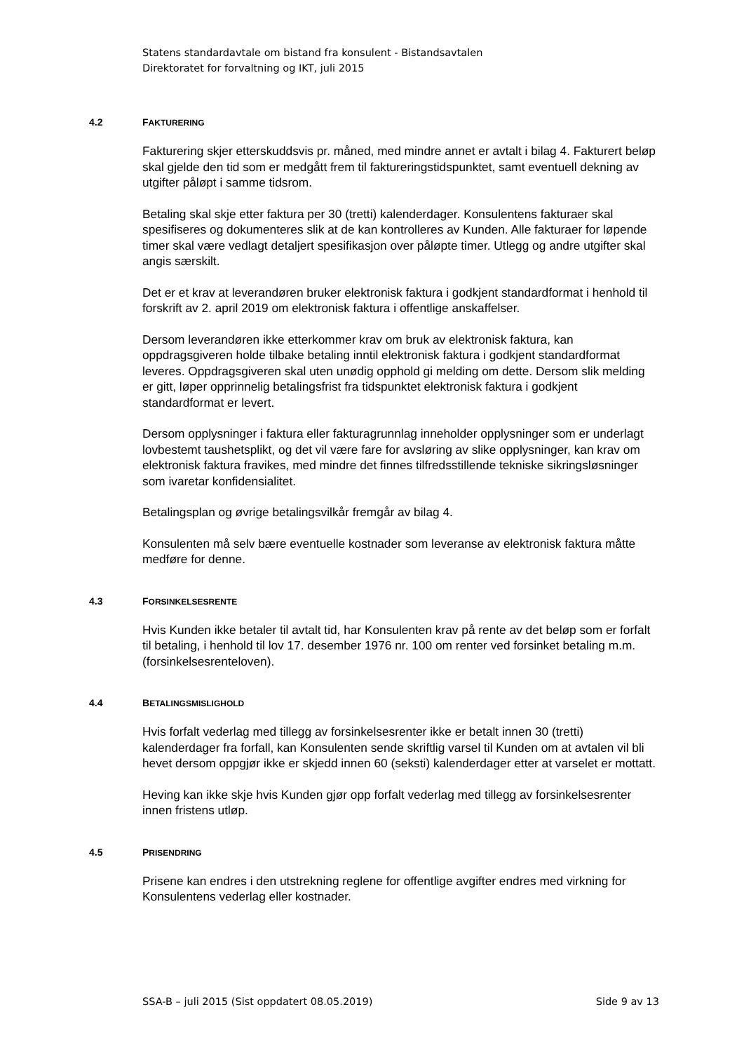Statens standardavtale om bistand fra konsulent - Bistandsavtalen
Direktoratet for forvaltning og IKT, juli 2015
4.2 FAKTURERING
Fakturering skjer etterskuddsvis pr. måned, med mindre annet er avtalt i bilag 4. Fakturert beløp skal gjelde den tid som er medgått frem til faktureringstidspunktet, samt eventuell dekning av utgifter påløpt i samme tidsrom.
Betaling skal skje etter faktura per 30 (tretti) kalenderdager. Konsulentens fakturaer skal spesifiseres og dokumenteres slik at de kan kontrolleres av Kunden. Alle fakturaer for løpende timer skal være vedlagt detaljert spesifikasjon over påløpte timer. Utlegg og andre utgifter skal angis særskilt.
Det er et krav at leverandøren bruker elektronisk faktura i godkjent standardformat i henhold til forskrift av 2. april 2019 om elektronisk faktura i offentlige anskaffelser.
Dersom leverandøren ikke etterkommer krav om bruk av elektronisk faktura, kan oppdragsgiveren holde tilbake betaling inntil elektronisk faktura i godkjent standardformat leveres. Oppdragsgiveren skal uten unødig opphold gi melding om dette. Dersom slik melding er gitt, løper opprinnelig betalingsfrist fra tidspunktet elektronisk faktura i godkjent standardformat er levert.
Dersom opplysninger i faktura eller fakturagrunnlag inneholder opplysninger som er underlagt lovbestemt taushetsplikt, og det vil være fare for avsløring av slike opplysninger, kan krav om elektronisk faktura fravikes, med mindre det finnes tilfredsstillende tekniske sikringsløsninger som ivaretar konfidensialitet.
Betalingsplan og øvrige betalingsvilkår fremgår av bilag 4.
Konsulenten må selv bære eventuelle kostnader som leveranse av elektronisk faktura måtte medføre for denne.
4.3 FORSINKELSESRENTE
Hvis Kunden ikke betaler til avtalt tid, har Konsulenten krav på rente av det beløp som er forfalt til betaling, i henhold til lov 17. desember 1976 nr. 100 om renter ved forsinket betaling m.m. (forsinkelsesrenteloven).
4.4 BETALINGSMISLIGHOLD
Hvis forfalt vederlag med tillegg av forsinkelsesrenter ikke er betalt innen 30 (tretti) kalenderdager fra forfall, kan Konsulenten sende skriftlig varsel til Kunden om at avtalen vil bli hevet dersom oppgjør ikke er skjedd innen 60 (seksti) kalenderdager etter at varselet er mottatt.
Heving kan ikke skje hvis Kunden gjør opp forfalt vederlag med tillegg av forsinkelsesrenter innen fristens utløp.
4.5 PRISENDRING
Prisene kan endres i den utstrekning reglene for offentlige avgifter endres med virkning for Konsulentens vederlag eller kostnader.
SSA-B – juli 2015 (Sist oppdatert 08.05.2019) Side 9 av 13